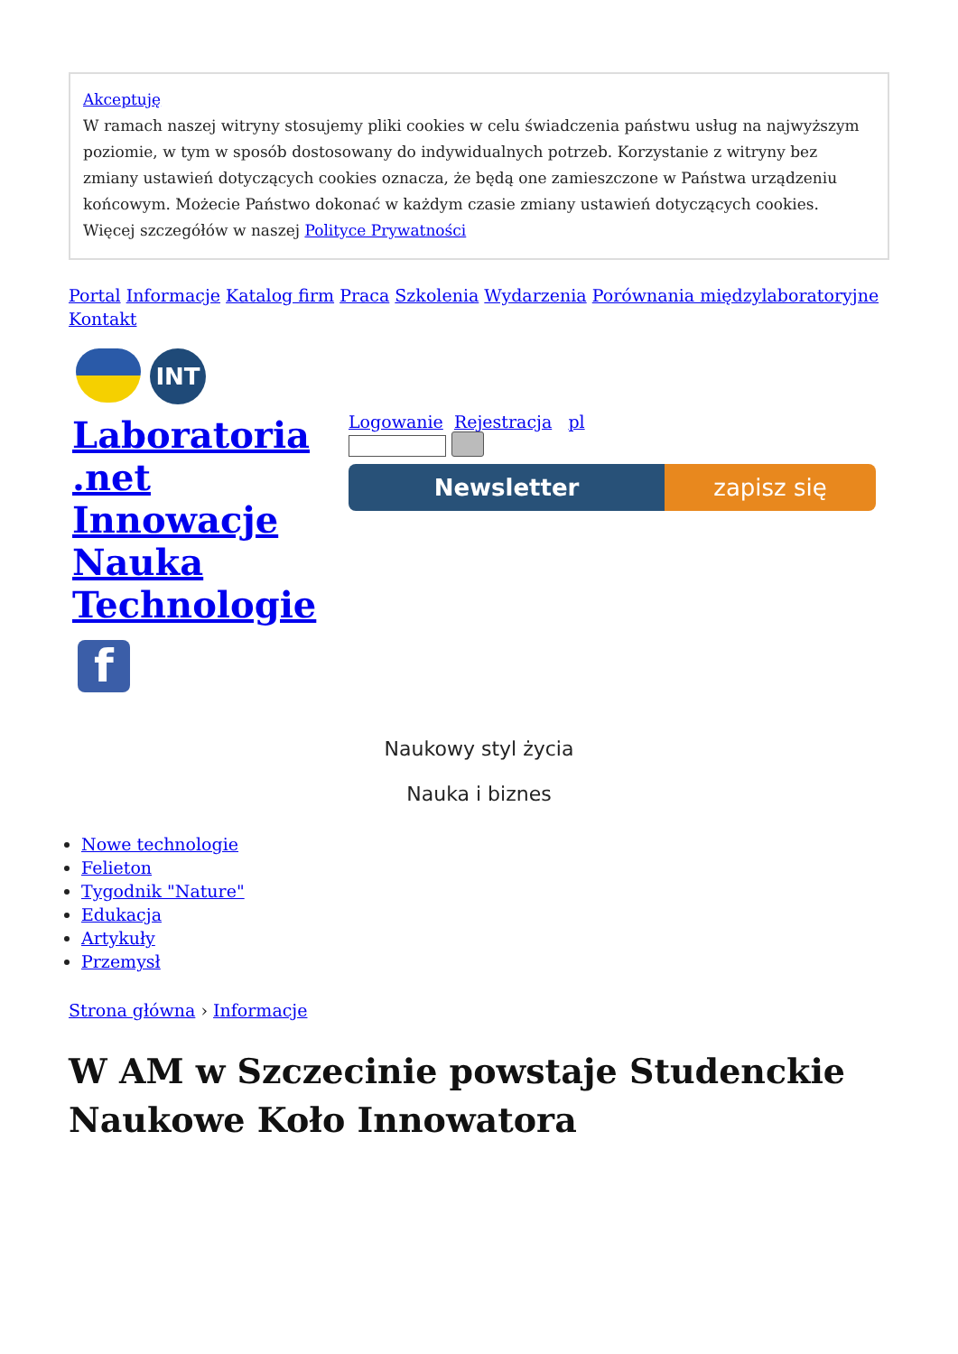Akceptuję
W ramach naszej witryny stosujemy pliki cookies w celu świadczenia państwu usług na najwyższym poziomie, w tym w sposób dostosowany do indywidualnych potrzeb. Korzystanie z witryny bez zmiany ustawień dotyczących cookies oznacza, że będą one zamieszczone w Państwa urządzeniu końcowym. Możecie Państwo dokonać w każdym czasie zmiany ustawień dotyczących cookies. Więcej szczegółów w naszej Polityce Prywatności
Portal Informacje Katalog firm Praca Szkolenia Wydarzenia Porównania międzylaboratoryjne Kontakt
INT
Laboratoria .net Innowacje Nauka Technologie
f
Logowanie Rejestracja pl
Newsletter zapisz się
Naukowy styl życia
Nauka i biznes
Nowe technologie
Felieton
Tygodnik "Nature"
Edukacja
Artykuły
Przemysł
Strona główna › Informacje
W AM w Szczecinie powstaje Studenckie Naukowe Koło Innowatora